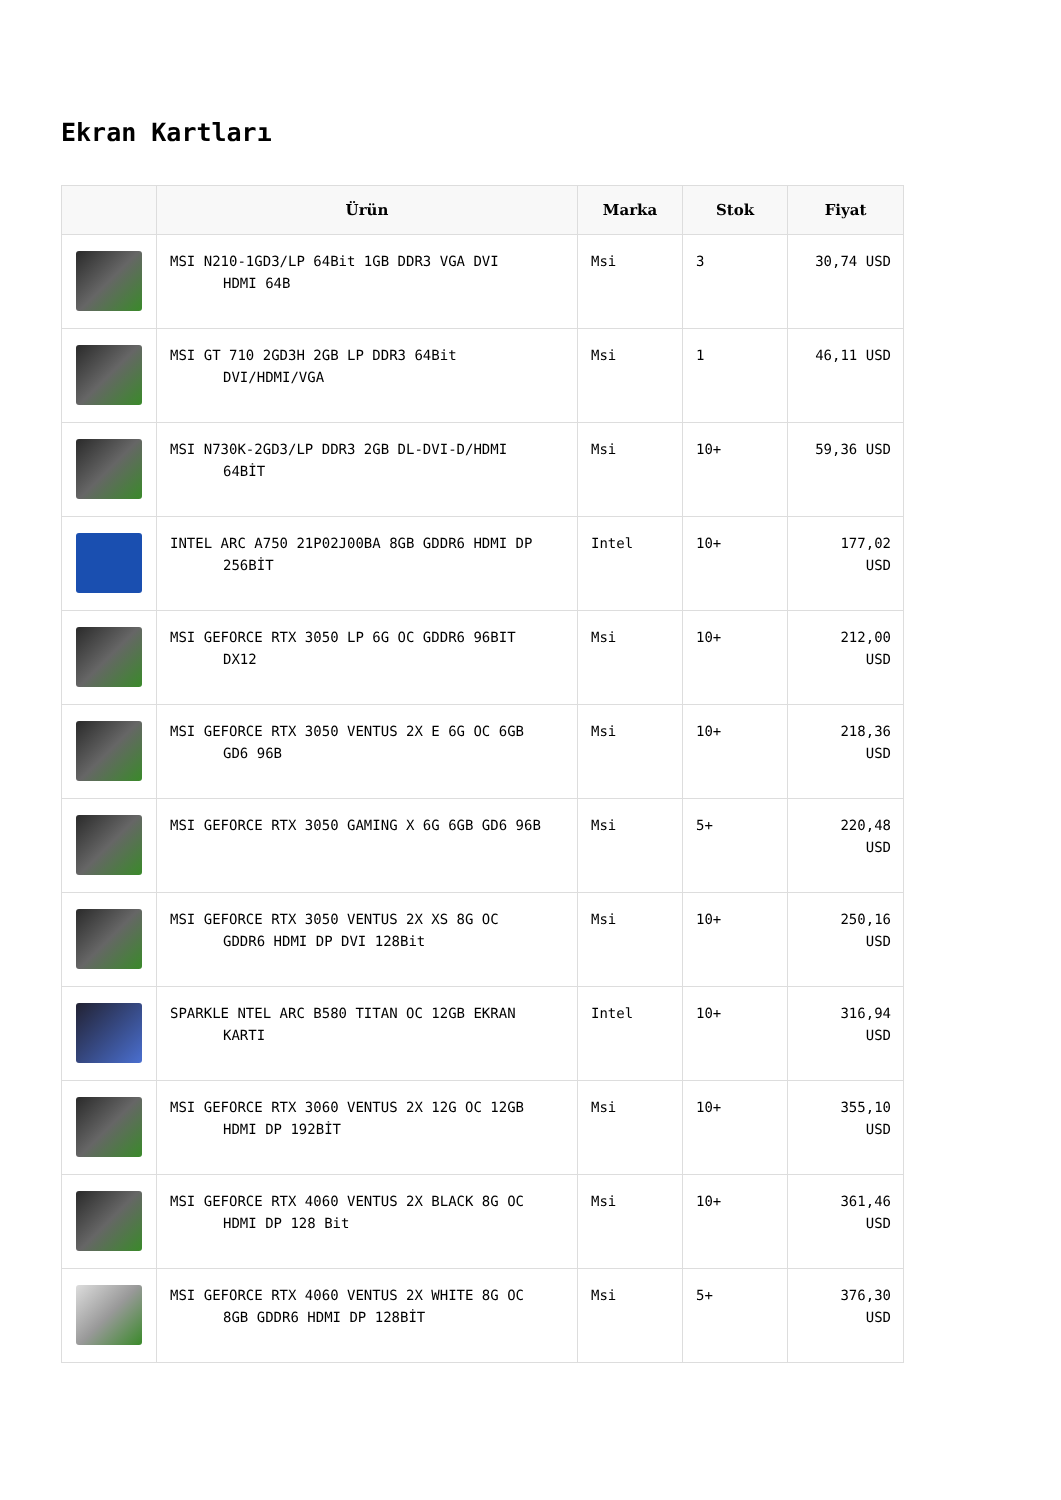Ekran Kartları
| | Ürün | Marka | Stok | Fiyat |
| --- | --- | --- | --- | --- |
| | MSI N210-1GD3/LP 64Bit 1GB DDR3 VGA DVI HDMI 64B | Msi | 3 | 30,74 USD |
| | MSI GT 710 2GD3H 2GB LP DDR3 64Bit DVI/HDMI/VGA | Msi | 1 | 46,11 USD |
| | MSI N730K-2GD3/LP DDR3 2GB DL-DVI-D/HDMI 64BİT | Msi | 10+ | 59,36 USD |
| | INTEL ARC A750 21P02J00BA 8GB GDDR6 HDMI DP 256BİT | Intel | 10+ | 177,02 USD |
| | MSI GEFORCE RTX 3050 LP 6G OC GDDR6 96BIT DX12 | Msi | 10+ | 212,00 USD |
| | MSI GEFORCE RTX 3050 VENTUS 2X E 6G OC 6GB GD6 96B | Msi | 10+ | 218,36 USD |
| | MSI GEFORCE RTX 3050 GAMING X 6G 6GB GD6 96B | Msi | 5+ | 220,48 USD |
| | MSI GEFORCE RTX 3050 VENTUS 2X XS 8G OC GDDR6 HDMI DP DVI 128Bit | Msi | 10+ | 250,16 USD |
| | SPARKLE NTEL ARC B580 TITAN OC 12GB EKRAN KARTI | Intel | 10+ | 316,94 USD |
| | MSI GEFORCE RTX 3060 VENTUS 2X 12G OC 12GB HDMI DP 192BİT | Msi | 10+ | 355,10 USD |
| | MSI GEFORCE RTX 4060 VENTUS 2X BLACK 8G OC HDMI DP 128 Bit | Msi | 10+ | 361,46 USD |
| | MSI GEFORCE RTX 4060 VENTUS 2X WHITE 8G OC 8GB GDDR6 HDMI DP 128BİT | Msi | 5+ | 376,30 USD |